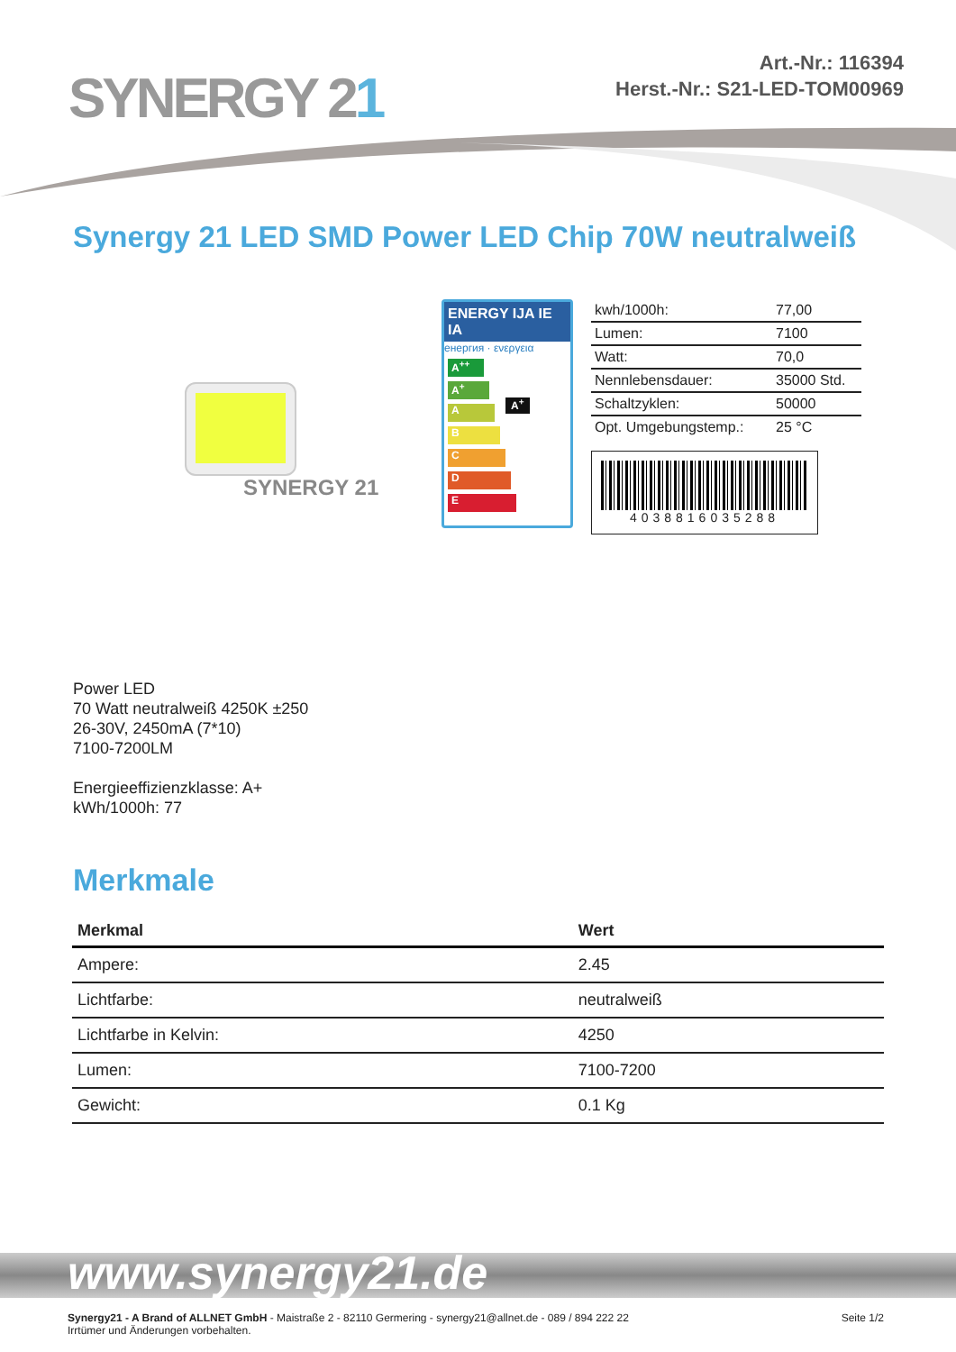SYNERGY 21
Art.-Nr.: 116394
Herst.-Nr.: S21-LED-TOM00969
Synergy 21 LED SMD Power LED Chip 70W neutralweiß
SYNERGY 21
ENERGY IJA IE IA
енергия · ενεργεια
A<sup>++</sup>
A<sup>+</sup> A<sup>+</sup>
A
B
C
D
E
| kwh/1000h: | 77,00 |
| Lumen: | 7100 |
| Watt: | 70,0 |
| Nennlebensdauer: | 35000 Std. |
| Schaltzyklen: | 50000 |
| Opt. Umgebungstemp.: | 25 °C |
4038816035288
Power LED
70 Watt neutralweiß 4250K ±250
26-30V, 2450mA (7*10)
7100-7200LM
Energieeffizienzklasse: A+
kWh/1000h: 77
Merkmale
| Merkmal | Wert |
| --- | --- |
| Ampere: | 2.45 |
| Lichtfarbe: | neutralweiß |
| Lichtfarbe in Kelvin: | 4250 |
| Lumen: | 7100-7200 |
| Gewicht: | 0.1 Kg |
www.synergy21.de
Synergy21 - A Brand of ALLNET GmbH - Maistraße 2 - 82110 Germering - synergy21@allnet.de - 089 / 894 222 22
Irrtümer und Änderungen vorbehalten.
Seite 1/2